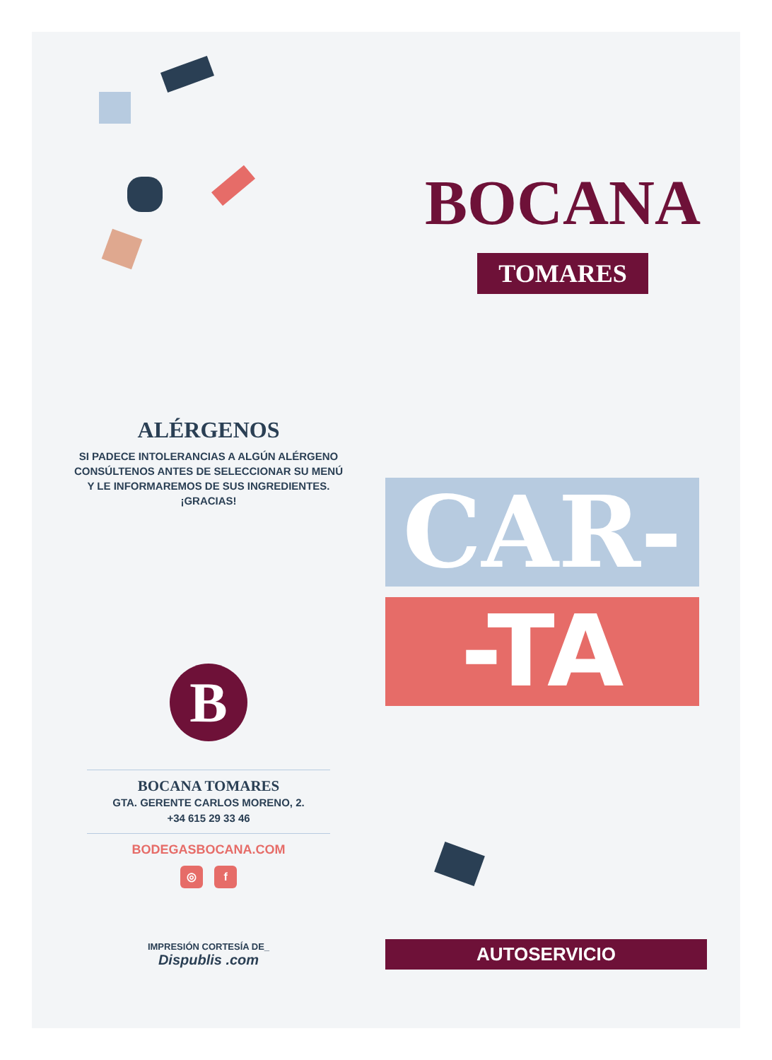ALÉRGENOS
SI PADECE INTOLERANCIAS A ALGÚN ALÉRGENO
CONSÚLTENOS ANTES DE SELECCIONAR SU MENÚ
Y LE INFORMAREMOS DE SUS INGREDIENTES.
¡GRACIAS!
B
BOCANA TOMARES
GTA. GERENTE CARLOS MORENO, 2.
+34 615 29 33 46
BODEGASBOCANA.COM
◎ f
IMPRESIÓN CORTESÍA DE_
Dispublis .com
BOCANA
TOMARES
CAR-
-TA
AUTOSERVICIO